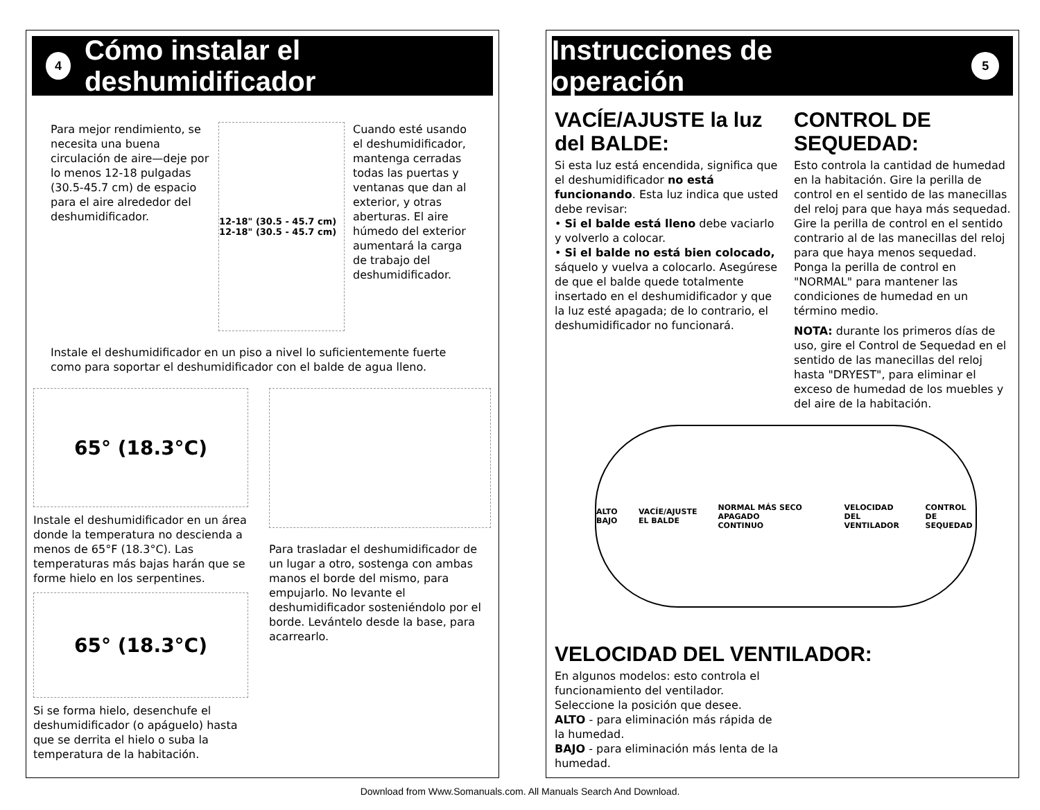4
Cómo instalar el deshumidificador
Para mejor rendimiento, se necesita una buena circulación de aire—deje por lo menos 12-18 pulgadas (30.5-45.7 cm) de espacio para el aire alrededor del deshumidificador.
12-18" (30.5 - 45.7 cm) 12-18" (30.5 - 45.7 cm)
Cuando esté usando el deshumidificador, mantenga cerradas todas las puertas y ventanas que dan al exterior, y otras aberturas. El aire húmedo del exterior aumentará la carga de trabajo del deshumidificador.
Instale el deshumidificador en un piso a nivel lo suficientemente fuerte como para soportar el deshumidificador con el balde de agua lleno.
65° (18.3°C)
Instale el deshumidificador en un área donde la temperatura no descienda a menos de 65°F (18.3°C). Las temperaturas más bajas harán que se forme hielo en los serpentines.
65° (18.3°C)
Si se forma hielo, desenchufe el deshumidificador (o apáguelo) hasta que se derrita el hielo o suba la temperatura de la habitación.
Para trasladar el deshumidificador de un lugar a otro, sostenga con ambas manos el borde del mismo, para empujarlo. No levante el deshumidificador sosteniéndolo por el borde. Levántelo desde la base, para acarrearlo.
Instrucciones de operación
5
VACÍE/AJUSTE la luz del BALDE:
Si esta luz está encendida, significa que el deshumidificador no está funcionando. Esta luz indica que usted debe revisar:
• Si el balde está lleno debe vaciarlo y volverlo a colocar.
• Si el balde no está bien colocado, sáquelo y vuelva a colocarlo. Asegúrese de que el balde quede totalmente insertado en el deshumidificador y que la luz esté apagada; de lo contrario, el deshumidificador no funcionará.
CONTROL DE SEQUEDAD:
Esto controla la cantidad de humedad en la habitación. Gire la perilla de control en el sentido de las manecillas del reloj para que haya más sequedad. Gire la perilla de control en el sentido contrario al de las manecillas del reloj para que haya menos sequedad. Ponga la perilla de control en "NORMAL" para mantener las condiciones de humedad en un término medio.
NOTA: durante los primeros días de uso, gire el Control de Sequedad en el sentido de las manecillas del reloj hasta "DRYEST", para eliminar el exceso de humedad de los muebles y del aire de la habitación.
ALTO BAJO VACÍE/AJUSTE EL BALDE NORMAL MÁS SECO APAGADO CONTINUO
VELOCIDAD DEL VENTILADOR CONTROL DE SEQUEDAD
VELOCIDAD DEL VENTILADOR:
En algunos modelos: esto controla el funcionamiento del ventilador.
Seleccione la posición que desee.
ALTO - para eliminación más rápida de la humedad.
BAJO - para eliminación más lenta de la humedad.
Download from Www.Somanuals.com. All Manuals Search And Download.